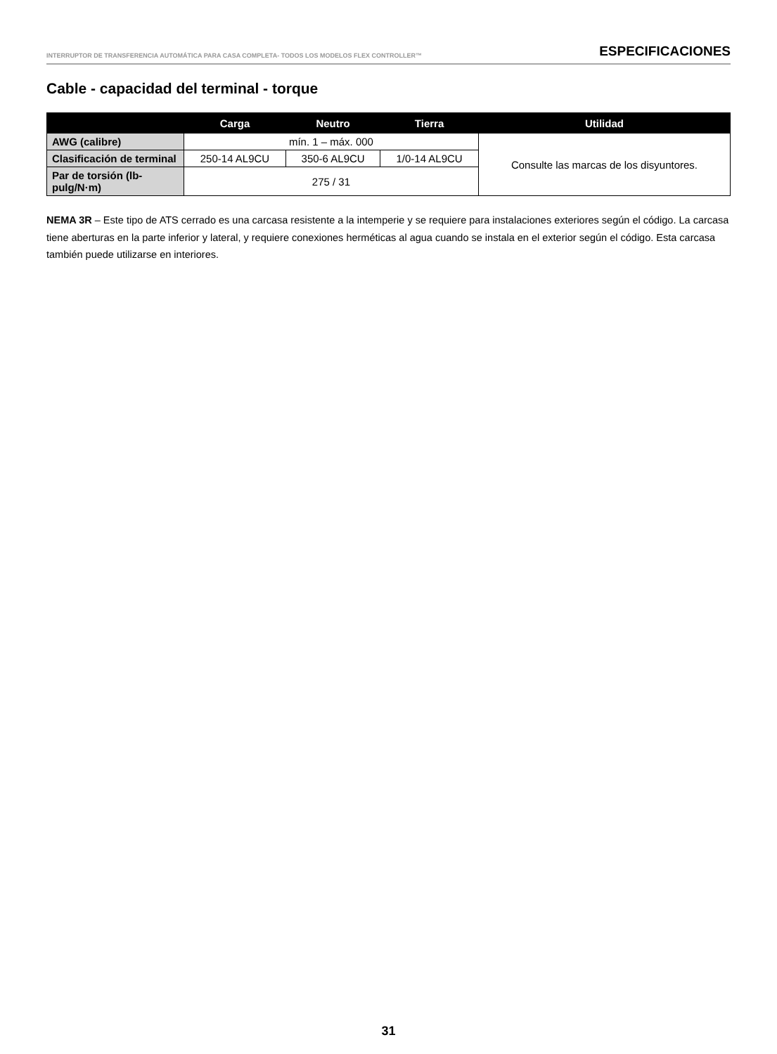INTERRUPTOR DE TRANSFERENCIA AUTOMÁTICA PARA CASA COMPLETA- TODOS LOS MODELOS FLEX CONTROLLER™ ESPECIFICACIONES
Cable - capacidad del terminal - torque
| | Carga | Neutro | Tierra | Utilidad |
| --- | --- | --- | --- | --- |
| AWG (calibre) | mín. 1 – máx. 000 | | | Consulte las marcas de los disyuntores. |
| Clasificación de terminal | 250-14 AL9CU | 350-6 AL9CU | 1/0-14 AL9CU | |
| Par de torsión (lb-pulg/N·m) | 275 / 31 | | | |
NEMA 3R – Este tipo de ATS cerrado es una carcasa resistente a la intemperie y se requiere para instalaciones exteriores según el código. La carcasa tiene aberturas en la parte inferior y lateral, y requiere conexiones herméticas al agua cuando se instala en el exterior según el código. Esta carcasa también puede utilizarse en interiores.
31